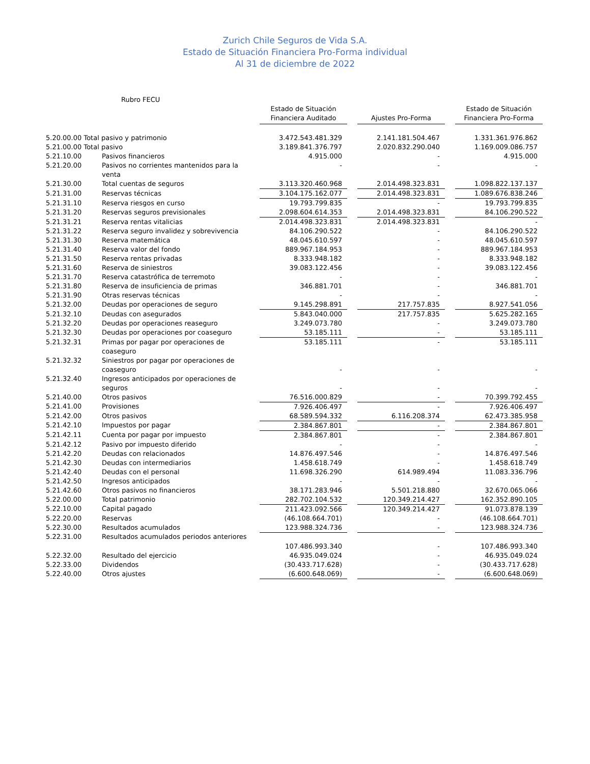Zurich Chile Seguros de Vida S.A.
Estado de Situación Financiera Pro-Forma individual
Al 31 de diciembre de 2022
| Rubro FECU | | | | | | |
| | | Estado de Situación Financiera Auditado | | Ajustes Pro-Forma | | Estado de Situación Financiera Pro-Forma |
| 5.20.00.00 Total pasivo y patrimonio | | 3.472.543.481.329 | | 2.141.181.504.467 | | 1.331.361.976.862 |
| 5.21.00.00 Total pasivo | | 3.189.841.376.797 | | 2.020.832.290.040 | | 1.169.009.086.757 |
| 5.21.10.00 | Pasivos financieros | 4.915.000 | | - | | 4.915.000 |
| 5.21.20.00 | Pasivos no corrientes mantenidos para la venta | - | | - | | - |
| 5.21.30.00 | Total cuentas de seguros | 3.113.320.460.968 | | 2.014.498.323.831 | | 1.098.822.137.137 |
| 5.21.31.00 | Reservas técnicas | 3.104.175.162.077 | | 2.014.498.323.831 | | 1.089.676.838.246 |
| 5.21.31.10 | Reserva riesgos en curso | 19.793.799.835 | | - | | 19.793.799.835 |
| 5.21.31.20 | Reservas seguros previsionales | 2.098.604.614.353 | | 2.014.498.323.831 | | 84.106.290.522 |
| 5.21.31.21 | Reserva rentas vitalicias | 2.014.498.323.831 | | 2.014.498.323.831 | | - |
| 5.21.31.22 | Reserva seguro invalidez y sobrevivencia | 84.106.290.522 | | - | | 84.106.290.522 |
| 5.21.31.30 | Reserva matemática | 48.045.610.597 | | - | | 48.045.610.597 |
| 5.21.31.40 | Reserva valor del fondo | 889.967.184.953 | | - | | 889.967.184.953 |
| 5.21.31.50 | Reserva rentas privadas | 8.333.948.182 | | - | | 8.333.948.182 |
| 5.21.31.60 | Reserva de siniestros | 39.083.122.456 | | - | | 39.083.122.456 |
| 5.21.31.70 | Reserva catastrófica de terremoto | - | | - | | - |
| 5.21.31.80 | Reserva de insuficiencia de primas | 346.881.701 | | - | | 346.881.701 |
| 5.21.31.90 | Otras reservas técnicas | - | | - | | - |
| 5.21.32.00 | Deudas por operaciones de seguro | 9.145.298.891 | | 217.757.835 | | 8.927.541.056 |
| 5.21.32.10 | Deudas con asegurados | 5.843.040.000 | | 217.757.835 | | 5.625.282.165 |
| 5.21.32.20 | Deudas por operaciones reaseguro | 3.249.073.780 | | - | | 3.249.073.780 |
| 5.21.32.30 | Deudas por operaciones por coaseguro | 53.185.111 | | - | | 53.185.111 |
| 5.21.32.31 | Primas por pagar por operaciones de coaseguro | 53.185.111 | | - | | 53.185.111 |
| 5.21.32.32 | Siniestros por pagar por operaciones de coaseguro | - | | - | | - |
| 5.21.32.40 | Ingresos anticipados por operaciones de seguros | - | | - | | - |
| 5.21.40.00 | Otros pasivos | 76.516.000.829 | | - | | 70.399.792.455 |
| 5.21.41.00 | Provisiones | 7.926.406.497 | | - | | 7.926.406.497 |
| 5.21.42.00 | Otros pasivos | 68.589.594.332 | | 6.116.208.374 | | 62.473.385.958 |
| 5.21.42.10 | Impuestos por pagar | 2.384.867.801 | | - | | 2.384.867.801 |
| 5.21.42.11 | Cuenta por pagar por impuesto | 2.384.867.801 | | - | | 2.384.867.801 |
| 5.21.42.12 | Pasivo por impuesto diferido | - | | - | | - |
| 5.21.42.20 | Deudas con relacionados | 14.876.497.546 | | - | | 14.876.497.546 |
| 5.21.42.30 | Deudas con intermediarios | 1.458.618.749 | | - | | 1.458.618.749 |
| 5.21.42.40 | Deudas con el personal | 11.698.326.290 | | 614.989.494 | | 11.083.336.796 |
| 5.21.42.50 | Ingresos anticipados | - | | - | | - |
| 5.21.42.60 | Otros pasivos no financieros | 38.171.283.946 | | 5.501.218.880 | | 32.670.065.066 |
| 5.22.00.00 | Total patrimonio | 282.702.104.532 | | 120.349.214.427 | | 162.352.890.105 |
| 5.22.10.00 | Capital pagado | 211.423.092.566 | | 120.349.214.427 | | 91.073.878.139 |
| 5.22.20.00 | Reservas | (46.108.664.701) | | - | | (46.108.664.701) |
| 5.22.30.00 | Resultados acumulados | 123.988.324.736 | | - | | 123.988.324.736 |
| 5.22.31.00 | Resultados acumulados periodos anteriores | 107.486.993.340 | | - | | 107.486.993.340 |
| 5.22.32.00 | Resultado del ejercicio | 46.935.049.024 | | - | | 46.935.049.024 |
| 5.22.33.00 | Dividendos | (30.433.717.628) | | - | | (30.433.717.628) |
| 5.22.40.00 | Otros ajustes | (6.600.648.069) | | - | | (6.600.648.069) |